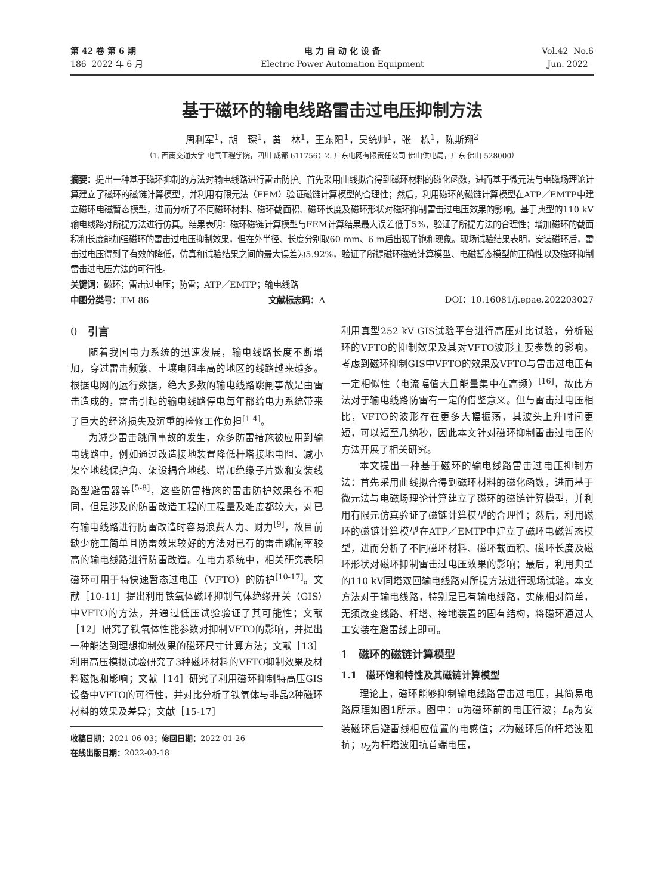第 42 卷 第 6 期
186 2022 年 6 月
电 力 自 动 化 设 备
Electric Power Automation Equipment
Vol.42 No.6
Jun. 2022
基于磁环的输电线路雷击过电压抑制方法
周利军<sup>1</sup>，胡　琛<sup>1</sup>，黄　林<sup>1</sup>，王东阳<sup>1</sup>，吴统帅<sup>1</sup>，张　栋<sup>1</sup>，陈斯翔<sup>2</sup>
（1. 西南交通大学 电气工程学院，四川 成都 611756；2. 广东电网有限责任公司 佛山供电局，广东 佛山 528000）
摘要：提出一种基于磁环抑制的方法对输电线路进行雷击防护。首先采用曲线拟合得到磁环材料的磁化函数，进而基于微元法与电磁场理论计算建立了磁环的磁链计算模型，并利用有限元法（FEM）验证磁链计算模型的合理性；然后，利用磁环的磁链计算模型在ATP／EMTP中建立磁环电磁暂态模型，进而分析了不同磁环材料、磁环截面积、磁环长度及磁环形状对磁环抑制雷击过电压效果的影响。基于典型的110 kV输电线路对所提方法进行仿真。结果表明：磁环磁链计算模型与FEM计算结果最大误差低于5%，验证了所提方法的合理性；增加磁环的截面积和长度能加强磁环的雷击过电压抑制效果，但在外半径、长度分别取60 mm、6 m后出现了饱和现象。现场试验结果表明，安装磁环后，雷击过电压得到了有效的降低，仿真和试验结果之间的最大误差为5.92%，验证了所提磁环磁链计算模型、电磁暂态模型的正确性以及磁环抑制雷击过电压方法的可行性。
关键词：磁环；雷击过电压；防雷；ATP／EMTP；输电线路
中图分类号：TM 86 文献标志码：A DOI：10.16081/j.epae.202203027
0　引言
随着我国电力系统的迅速发展，输电线路长度不断增加，穿过雷击频繁、土壤电阻率高的地区的线路越来越多。根据电网的运行数据，绝大多数的输电线路跳闸事故是由雷击造成的，雷击引起的输电线路停电每年都给电力系统带来了巨大的经济损失及沉重的检修工作负担<sup>[1-4]</sup>。
为减少雷击跳闸事故的发生，众多防雷措施被应用到输电线路中，例如通过改造接地装置降低杆塔接地电阻、减小架空地线保护角、架设耦合地线、增加绝缘子片数和安装线路型避雷器等<sup>[5-8]</sup>，这些防雷措施的雷击防护效果各不相同，但是涉及的防雷改造工程的工程量及难度都较大，对已有输电线路进行防雷改造时容易浪费人力、财力<sup>[9]</sup>，故目前缺少施工简单且防雷效果较好的方法对已有的雷击跳闸率较高的输电线路进行防雷改造。在电力系统中，相关研究表明磁环可用于特快速暂态过电压（VFTO）的防护<sup>[10-17]</sup>。文献［10-11］提出利用铁氧体磁环抑制气体绝缘开关（GIS）中VFTO的方法，并通过低压试验验证了其可能性；文献［12］研究了铁氧体性能参数对抑制VFTO的影响，并提出一种能达到理想抑制效果的磁环尺寸计算方法；文献［13］利用高压模拟试验研究了3种磁环材料的VFTO抑制效果及材料磁饱和影响；文献［14］研究了利用磁环抑制特高压GIS设备中VFTO的可行性，并对比分析了铁氧体与非晶2种磁环材料的效果及差异；文献［15-17］
收稿日期：2021-06-03；修回日期：2022-01-26
在线出版日期：2022-03-18
利用真型252 kV GIS试验平台进行高压对比试验，分析磁环的VFTO的抑制效果及其对VFTO波形主要参数的影响。考虑到磁环抑制GIS中VFTO的效果及VFTO与雷击过电压有一定相似性（电流幅值大且能量集中在高频）<sup>[16]</sup>，故此方法对于输电线路防雷有一定的借鉴意义。但与雷击过电压相比，VFTO的波形存在更多大幅振荡，其波头上升时间更短，可以短至几纳秒，因此本文针对磁环抑制雷击过电压的方法开展了相关研究。
本文提出一种基于磁环的输电线路雷击过电压抑制方法：首先采用曲线拟合得到磁环材料的磁化函数，进而基于微元法与电磁场理论计算建立了磁环的磁链计算模型，并利用有限元仿真验证了磁链计算模型的合理性；然后，利用磁环的磁链计算模型在ATP／EMTP中建立了磁环电磁暂态模型，进而分析了不同磁环材料、磁环截面积、磁环长度及磁环形状对磁环抑制雷击过电压效果的影响；最后，利用典型的110 kV同塔双回输电线路对所提方法进行现场试验。本文方法对于输电线路，特别是已有输电线路，实施相对简单，无须改变线路、杆塔、接地装置的固有结构，将磁环通过人工安装在避雷线上即可。
1　磁环的磁链计算模型
1.1　磁环饱和特性及其磁链计算模型
理论上，磁环能够抑制输电线路雷击过电压，其简易电路原理如图1所示。图中：u为磁环前的电压行波；L<sub>R</sub>为安装磁环后避雷线相应位置的电感值；Z为磁环后的杆塔波阻抗；u<sub>Z</sub>为杆塔波阻抗首端电压，